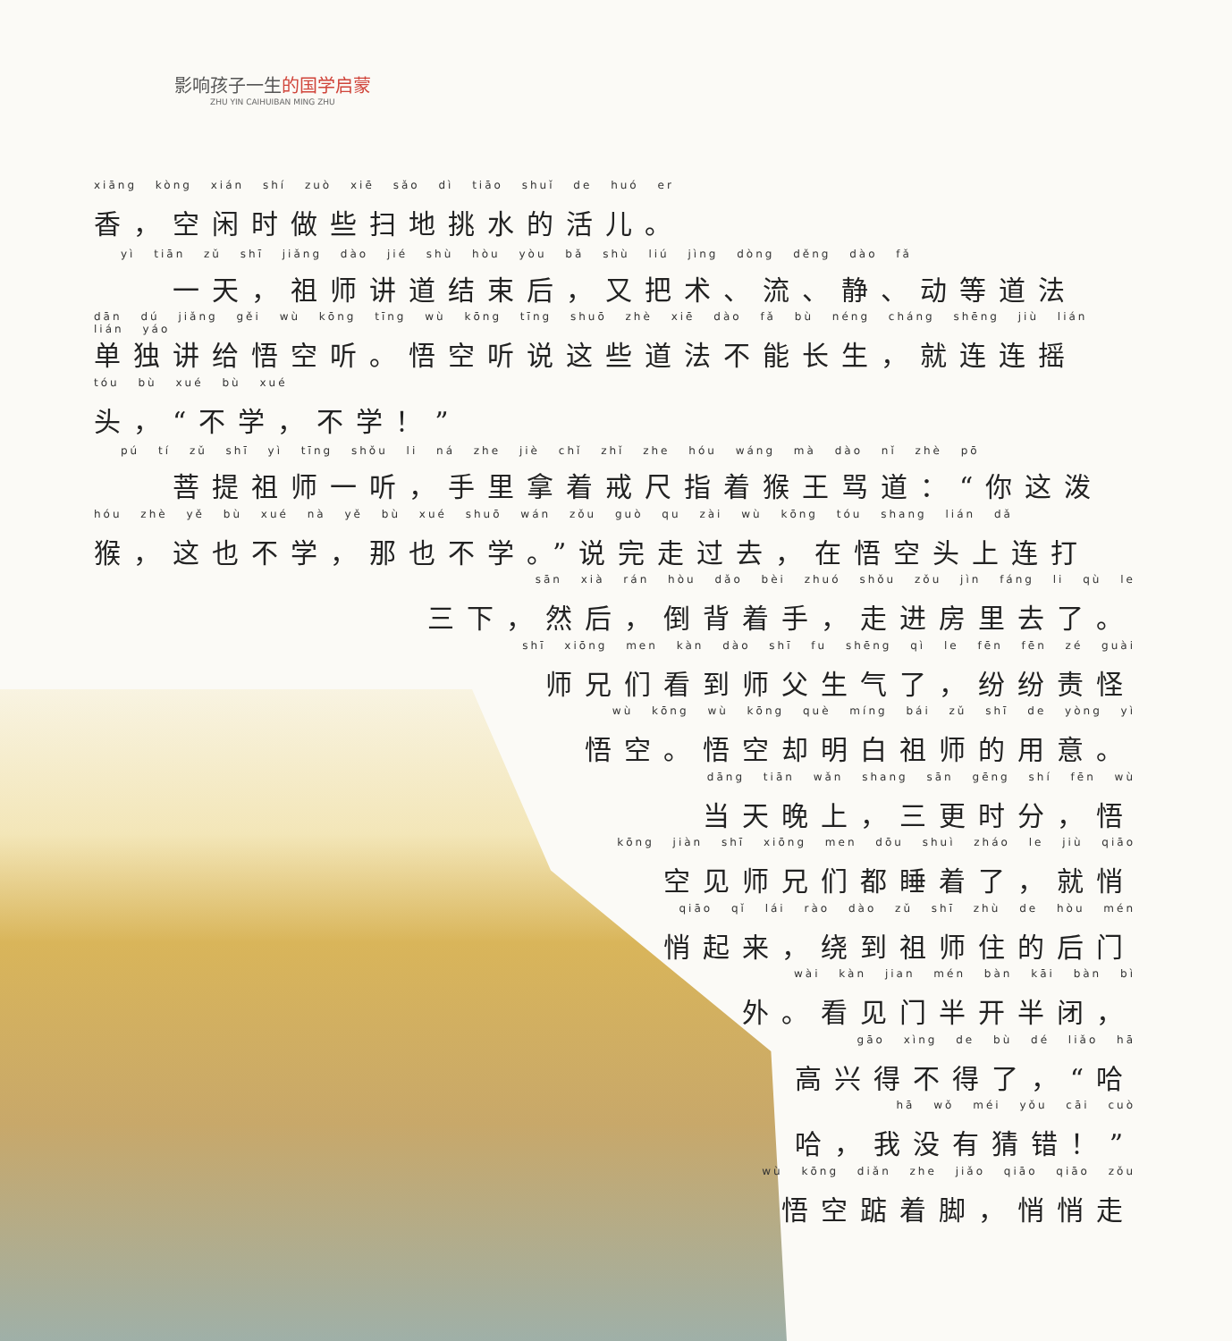影响孩子一生的国学启蒙
ZHU YIN CAIHUIBAN MING ZHU
xiāng kòng xián shí zuò xiē sǎo dì tiāo shuǐ de huó er
香，空闲时做些扫地挑水的活儿。
　　yì tiān zǔ shī jiǎng dào jié shù hòu yòu bǎ shù liú jìng dòng děng dào fǎ
　　一天，祖师讲道结束后，又把术、流、静、动等道法
dān dú jiǎng gěi wù kōng tīng wù kōng tīng shuō zhè xiē dào fǎ bù néng cháng shēng jiù lián lián yáo
单独讲给悟空听。悟空听说这些道法不能长生，就连连摇
tóu bù xué bù xué
头，“不学，不学！”
　　pú tí zǔ shī yì tīng shǒu li ná zhe jiè chǐ zhǐ zhe hóu wáng mà dào nǐ zhè pō
　　菩提祖师一听，手里拿着戒尺指着猴王骂道：“你这泼
hóu zhè yě bù xué nà yě bù xué shuō wán zǒu guò qu zài wù kōng tóu shang lián dǎ
猴，这也不学，那也不学。”说完走过去，在悟空头上连打
sān xià rán hòu dǎo bèi zhuó shǒu zǒu jìn fáng li qù le
三下，然后，倒背着手，走进房里去了。
shī xiōng men kàn dào shī fu shēng qì le fēn fēn zé guài
师兄们看到师父生气了，纷纷责怪
wù kōng wù kōng què míng bái zǔ shī de yòng yì
悟空。悟空却明白祖师的用意。
dāng tiān wǎn shang sān gēng shí fēn wù
当天晚上，三更时分，悟
kōng jiàn shī xiōng men dōu shuì zháo le jiù qiāo
空见师兄们都睡着了，就悄
qiāo qǐ lái rào dào zǔ shī zhù de hòu mén
悄起来，绕到祖师住的后门
wài kàn jian mén bàn kāi bàn bì
外。看见门半开半闭，
gāo xìng de bù dé liǎo hā
高兴得不得了，“哈
hā wǒ méi yǒu cāi cuò
哈，我没有猜错！”
wù kōng diǎn zhe jiǎo qiāo qiāo zǒu
悟空踮着脚，悄悄走